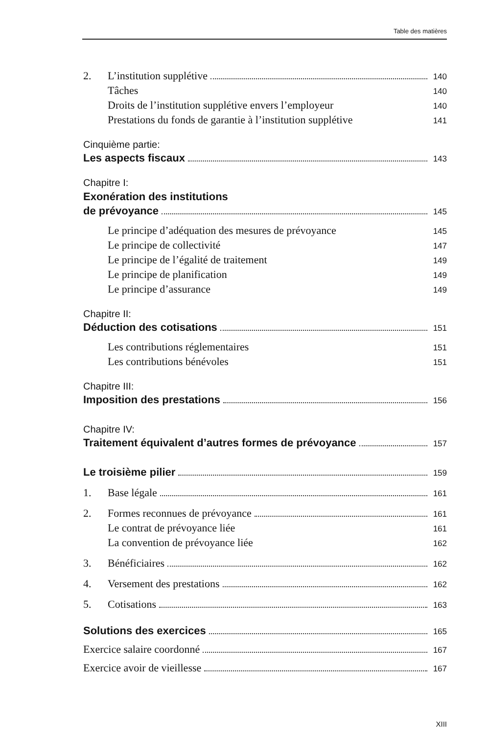Table des matières
2. L’institution supplétive 140
Tâches 140
Droits de l’institution supplétive envers l’employeur 140
Prestations du fonds de garantie à l’institution supplétive 141
Cinquième partie:
Les aspects fiscaux 143
Chapitre I:
Exonération des institutions
de prévoyance 145
Le principe d’adéquation des mesures de prévoyance 145
Le principe de collectivité 147
Le principe de l’égalité de traitement 149
Le principe de planification 149
Le principe d’assurance 149
Chapitre II:
Déduction des cotisations 151
Les contributions réglementaires 151
Les contributions bénévoles 151
Chapitre III:
Imposition des prestations 156
Chapitre IV:
Traitement équivalent d’autres formes de prévoyance 157
Le troisième pilier 159
1. Base légale 161
2. Formes reconnues de prévoyance 161
Le contrat de prévoyance liée 161
La convention de prévoyance liée 162
3. Bénéficiaires 162
4. Versement des prestations 162
5. Cotisations 163
Solutions des exercices 165
Exercice salaire coordonné 167
Exercice avoir de vieillesse 167
XIII